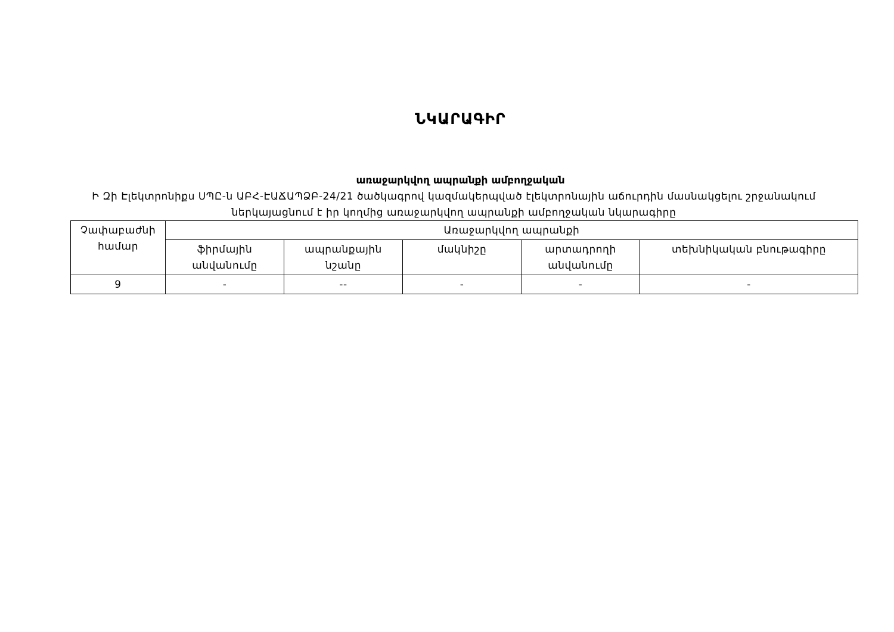ՆԿԱՐԱԳԻՐ
առաջարկվող ապրանքի ամբողջական
Ի Զի Էլեկտրոնիքս ՍՊԸ-ն ԱԲՀ-ԷԱՃԱՊՁԲ-24/21 ծածկագրով կազմակերպված էլեկտրոնային աճուրդին մասնակցելու շրջանակում ներկայացնում է իր կողմից առաջարկվող ապրանքի ամբողջական նկարագիրը
| Չափաբաժնի համար | Առաջարկվող ապրանքի | | | | |
| --- | --- | --- | --- | --- | --- |
| | ֆիրմային անվանումը | ապրանքային նշանը | մակնիշը | արտադրողի անվանումը | տեխնիկական բնութագիրը |
| 9 | - | -- | - | - | - |